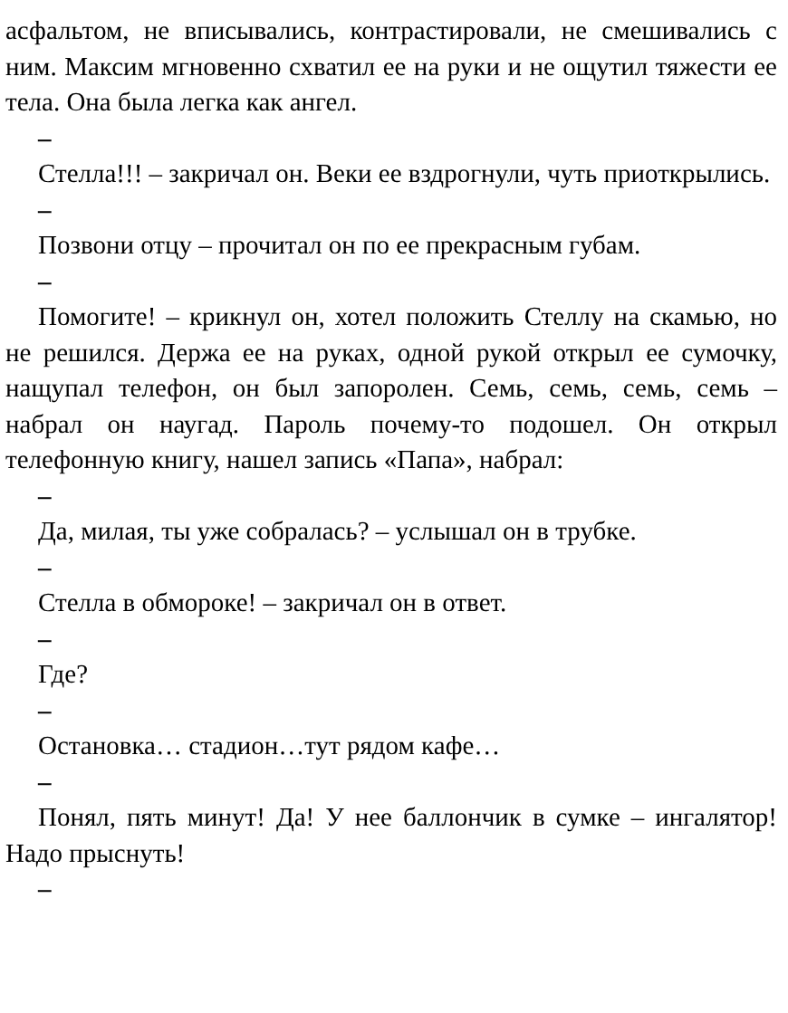асфальтом, не вписывались, контрастировали, не смешивались с ним. Максим мгновенно схватил ее на руки и не ощутил тяжести ее тела. Она была легка как ангел.
–
Стелла!!! – закричал он. Веки ее вздрогнули, чуть приоткрылись.
–
Позвони отцу – прочитал он по ее прекрасным губам.
–
Помогите! – крикнул он, хотел положить Стеллу на скамью, но не решился. Держа ее на руках, одной рукой открыл ее сумочку, нащупал телефон, он был запоролен. Семь, семь, семь, семь – набрал он наугад. Пароль почему-то подошел. Он открыл телефонную книгу, нашел запись «Папа», набрал:
–
Да, милая, ты уже собралась? – услышал он в трубке.
–
Стелла в обмороке! – закричал он в ответ.
–
Где?
–
Остановка… стадион…тут рядом кафе…
–
Понял, пять минут! Да! У нее баллончик в сумке – ингалятор! Надо прыснуть!
–